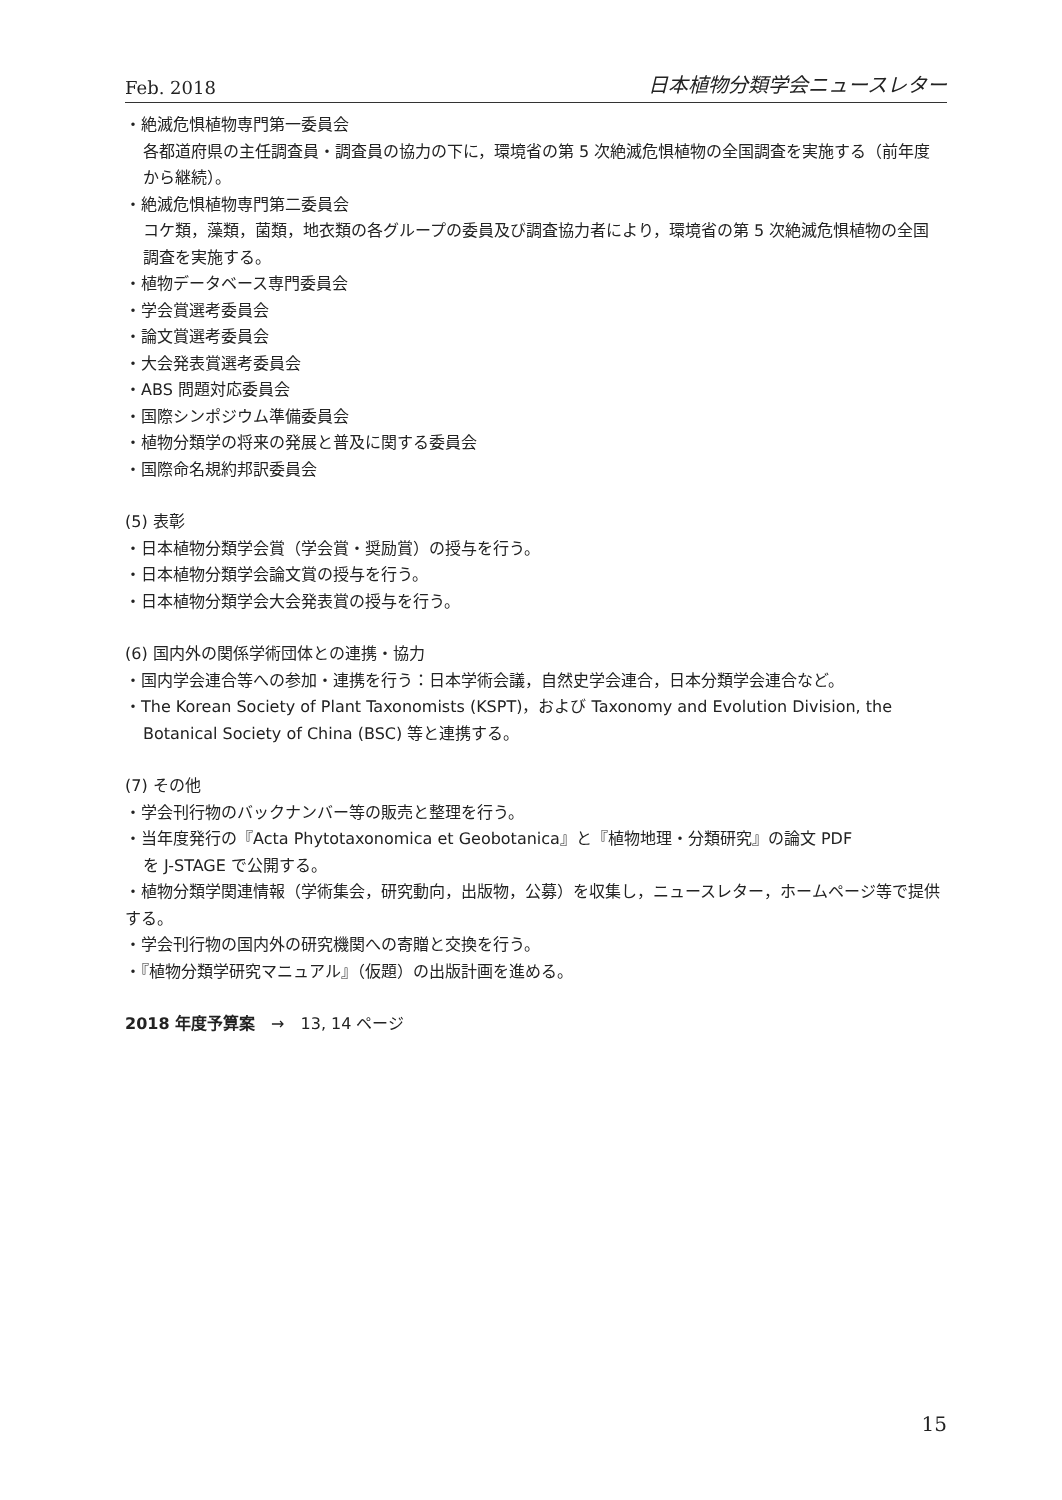Feb. 2018 日本植物分類学会ニュースレター
・絶滅危惧植物専門第一委員会
各都道府県の主任調査員・調査員の協力の下に，環境省の第 5 次絶滅危惧植物の全国調査を実施する（前年度から継続）。
・絶滅危惧植物専門第二委員会
コケ類，藻類，菌類，地衣類の各グループの委員及び調査協力者により，環境省の第 5 次絶滅危惧植物の全国調査を実施する。
・植物データベース専門委員会
・学会賞選考委員会
・論文賞選考委員会
・大会発表賞選考委員会
・ABS 問題対応委員会
・国際シンポジウム準備委員会
・植物分類学の将来の発展と普及に関する委員会
・国際命名規約邦訳委員会
(5) 表彰
・日本植物分類学会賞（学会賞・奨励賞）の授与を行う。
・日本植物分類学会論文賞の授与を行う。
・日本植物分類学会大会発表賞の授与を行う。
(6) 国内外の関係学術団体との連携・協力
・国内学会連合等への参加・連携を行う：日本学術会議，自然史学会連合，日本分類学会連合など。
・The Korean Society of Plant Taxonomists (KSPT)，および Taxonomy and Evolution Division, the
Botanical Society of China (BSC) 等と連携する。
(7) その他
・学会刊行物のバックナンバー等の販売と整理を行う。
・当年度発行の『Acta Phytotaxonomica et Geobotanica』と『植物地理・分類研究』の論文 PDF
を J-STAGE で公開する。
・植物分類学関連情報（学術集会，研究動向，出版物，公募）を収集し，ニュースレター，ホームページ等で提供する。
・学会刊行物の国内外の研究機関への寄贈と交換を行う。
・『植物分類学研究マニュアル』（仮題）の出版計画を進める。
2018 年度予算案　→　13, 14 ページ
15